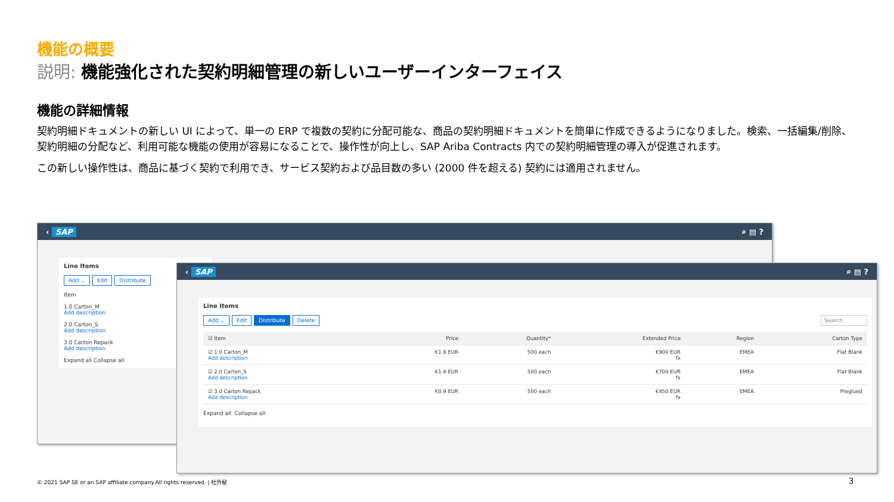機能の概要
説明: 機能強化された契約明細管理の新しいユーザーインターフェイス
機能の詳細情報
契約明細ドキュメントの新しい UI によって、単一の ERP で複数の契約に分配可能な、商品の契約明細ドキュメントを簡単に作成できるようになりました。検索、一括編集/削除、契約明細の分配など、利用可能な機能の使用が容易になることで、操作性が向上し、SAP Ariba Contracts 内での契約明細管理の導入が促進されます。
この新しい操作性は、商品に基づく契約で利用でき、サービス契約および品目数の多い (2000 件を超える) 契約には適用されません。
‹ SAP ⌕ ▤ ?
Line Items
Add ⌄ Edit Distribute
Item
1.0 Carton_M
Add description
2.0 Carton_S
Add description
3.0 Carton Repack
Add description
Expand all Collapse all
‹ SAP ⌕ ▤ ?
Line Items
Add ⌄ Edit Distribute Delete Search
| ☑ Item | Price | Quantity* | Extended Price | Region | Carton Type |
| --- | --- | --- | --- | --- | --- |
| ☑ 1.0 Carton_M Add description | €1.8 EUR | 500 each | €900 EUR fx | EMEA | Flat Blank |
| ☑ 2.0 Carton_S Add description | €1.4 EUR | 500 each | €700 EUR fx | EMEA | Flat Blank |
| ☑ 3.0 Carton Repack Add description | €0.9 EUR | 500 each | €450 EUR fx | EMEA | Preglued |
Expand all Collapse all
© 2021 SAP SE or an SAP affiliate company.All rights reserved. | 社外秘
3